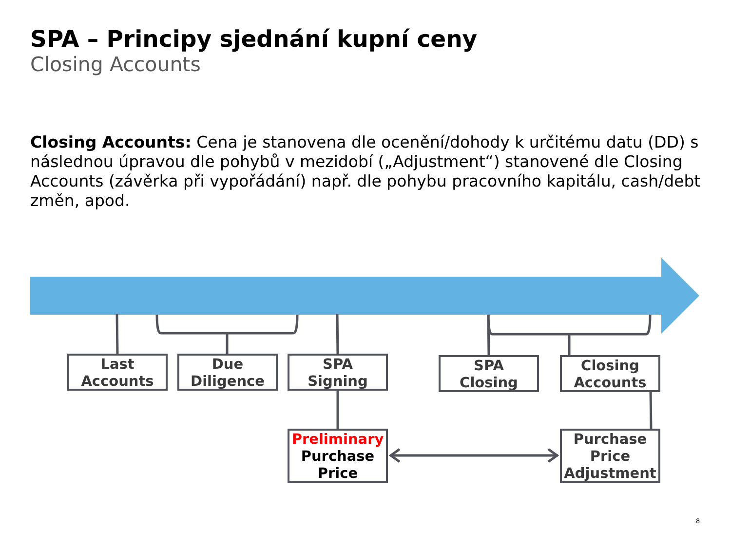SPA – Principy sjednání kupní ceny
Closing Accounts
Closing Accounts: Cena je stanovena dle ocenění/dohody k určitému datu (DD) s následnou úpravou dle pohybů v mezidobí („Adjustment“) stanovené dle Closing Accounts (závěrka při vypořádání) např. dle pohybu pracovního kapitálu, cash/debt změn, apod.
Last
Accounts
Due
Diligence
SPA
Signing
SPA
Closing
Closing
Accounts
Preliminary
Purchase
Price
Purchase
Price
Adjustment
8